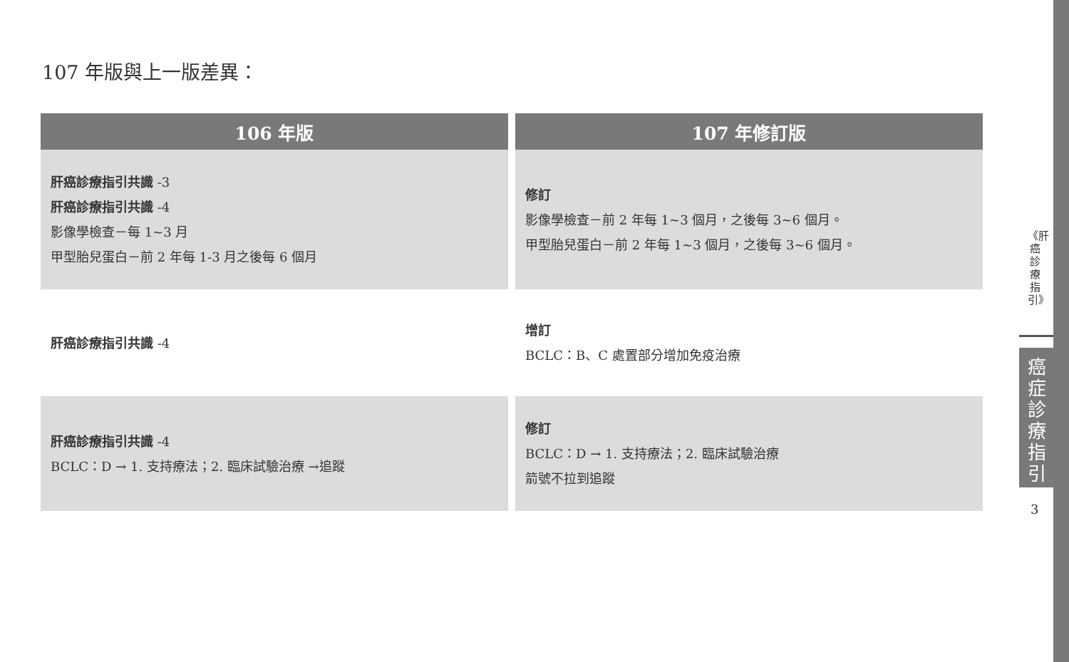107 年版與上一版差異：
| 106 年版 | 107 年修訂版 |
| --- | --- |
| 肝癌診療指引共識 -3 肝癌診療指引共識 -4 影像學檢查－每 1~3 月 甲型胎兒蛋白－前 2 年每 1-3 月之後每 6 個月 | 修訂 影像學檢查－前 2 年每 1~3 個月，之後每 3~6 個月。 甲型胎兒蛋白－前 2 年每 1~3 個月，之後每 3~6 個月。 |
| 肝癌診療指引共識 -4 | 增訂 BCLC：B、C 處置部分增加免疫治療 |
| 肝癌診療指引共識 -4 BCLC：D → 1. 支持療法；2. 臨床試驗治療 →追蹤 | 修訂 BCLC：D → 1. 支持療法；2. 臨床試驗治療 箭號不拉到追蹤 |
《肝癌診療指引》
癌症診療指引
3